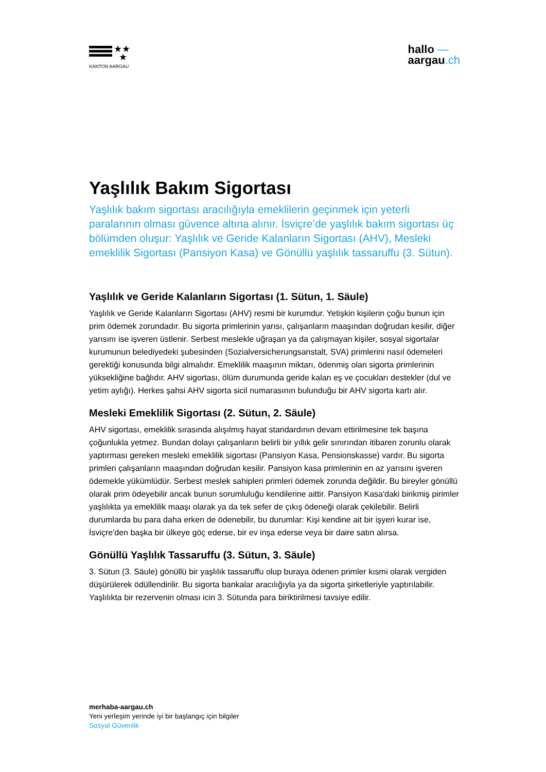★★
★
KANTON AARGAU
hallo —
aargau.ch
Yaşlılık Bakım Sigortası
Yaşlılık bakım sigortası aracılığıyla emeklilerin geçinmek için yeterli paralarının olması güvence altına alınır. İsviçre’de yaşlılık bakım sigortası üç bölümden oluşur: Yaşlılık ve Geride Kalanların Sigortası (AHV), Mesleki emeklilik Sigortası (Pansiyon Kasa) ve Gönüllü yaşlılık tassaruffu (3. Sütun).
Yaşlılık ve Geride Kalanların Sigortası (1. Sütun, 1. Säule)
Yaşlılık ve Geride Kalanların Sigortası (AHV) resmi bir kurumdur. Yetişkin kişilerin çoğu bunun için prim ödemek zorundadır. Bu sigorta primlerinin yarısı, çalışanların maaşından doğrudan kesilir, diğer yarısını ise işveren üstlenir. Serbest meslekle uğraşan ya da çalışmayan kişiler, sosyal sigortalar kurumunun belediyedeki şubesinden (Sozialversicherungsanstalt, SVA) primlerini nasıl ödemeleri gerektiği konusunda bilgi almalıdır. Emeklilik maaşının miktarı, ödenmiş olan sigorta primlerinin yüksekliğine bağlıdır. AHV sigortası, ölüm durumunda geride kalan eş ve çocukları destekler (dul ve yetim aylığı). Herkes şahsi AHV sigorta sicil numarasının bulunduğu bir AHV sigorta kartı alır.
Mesleki Emeklilik Sigortası (2. Sütun, 2. Säule)
AHV sigortası, emeklilik sırasında alışılmış hayat standardının devam ettirilmesine tek başına çoğunlukla yetmez. Bundan dolayı çalışanların belirli bir yıllık gelir sınırından itibaren zorunlu olarak yaptırması gereken mesleki emeklilik sigortası (Pansiyon Kasa, Pensionskasse) vardır. Bu sigorta primleri çalışanların maaşından doğrudan kesilir. Pansiyon kasa primlerinin en az yarısını işveren ödemekle yükümlüdür. Serbest meslek sahipleri primleri ödemek zorunda değildir. Bu bireyler gönüllü olarak prim ödeyebilir ancak bunun sorumluluğu kendilerine aittir. Pansiyon Kasa'daki birikmiş pirimler yaşlılıkta ya emeklilik maaşı olarak ya da tek sefer de çıkış ödeneği olarak çekilebilir. Belirli durumlarda bu para daha erken de ödenebilir, bu durumlar: Kişi kendine ait bir işyeri kurar ise, İsviçre'den başka bir ülkeye göç ederse, bir ev inşa ederse veya bir daire satın alırsa.
Gönüllü Yaşlılık Tassaruffu (3. Sütun, 3. Säule)
3. Sütun (3. Säule) gönüllü bir yaşlılık tassaruffu olup buraya ödenen primler kısmi olarak vergiden düşürülerek ödüllendirilir. Bu sigorta bankalar aracılığıyla ya da sigorta şirketleriyle yaptırılabilir. Yaşlılıkta bir rezervenin olması icin 3. Sütunda para biriktirilmesi tavsiye edilir.
merhaba-aargau.ch
Yeni yerleşim yerinde iyi bir başlangıç için bilgiler
Sosyal Güvenlik